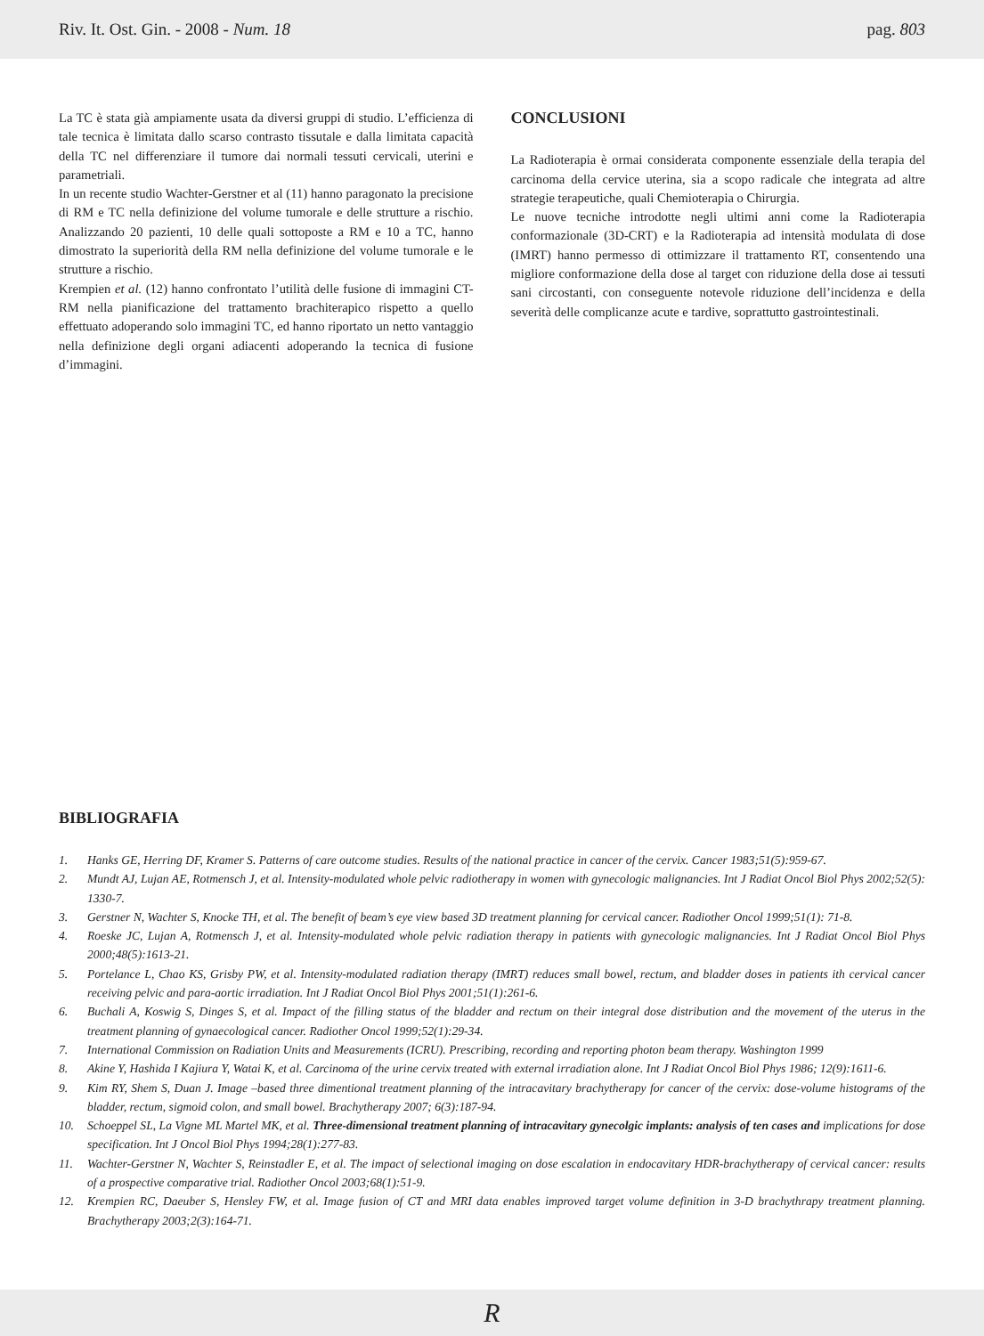Riv. It. Ost. Gin. - 2008 - Num. 18 pag. 803
La TC è stata già ampiamente usata da diversi gruppi di studio. L’efficienza di tale tecnica è limitata dallo scarso contrasto tissutale e dalla limitata capacità della TC nel differenziare il tumore dai normali tessuti cervicali, uterini e parametriali.
In un recente studio Wachter-Gerstner et al (11) hanno paragonato la precisione di RM e TC nella definizione del volume tumorale e delle strutture a rischio. Analizzando 20 pazienti, 10 delle quali sottoposte a RM e 10 a TC, hanno dimostrato la superiorità della RM nella definizione del volume tumorale e le strutture a rischio.
Krempien et al. (12) hanno confrontato l’utilità delle fusione di immagini CT-RM nella pianificazione del trattamento brachiterapico rispetto a quello effettuato adoperando solo immagini TC, ed hanno riportato un netto vantaggio nella definizione degli organi adiacenti adoperando la tecnica di fusione d’immagini.
CONCLUSIONI
La Radioterapia è ormai considerata componente essenziale della terapia del carcinoma della cervice uterina, sia a scopo radicale che integrata ad altre strategie terapeutiche, quali Chemioterapia o Chirurgia.
Le nuove tecniche introdotte negli ultimi anni come la Radioterapia conformazionale (3D-CRT) e la Radioterapia ad intensità modulata di dose (IMRT) hanno permesso di ottimizzare il trattamento RT, consentendo una migliore conformazione della dose al target con riduzione della dose ai tessuti sani circostanti, con conseguente notevole riduzione dell’incidenza e della severità delle complicanze acute e tardive, soprattutto gastrointestinali.
BIBLIOGRAFIA
1. Hanks GE, Herring DF, Kramer S. Patterns of care outcome studies. Results of the national practice in cancer of the cervix. Cancer 1983;51(5):959-67.
2. Mundt AJ, Lujan AE, Rotmensch J, et al. Intensity-modulated whole pelvic radiotherapy in women with gynecologic malignancies. Int J Radiat Oncol Biol Phys 2002;52(5): 1330-7.
3. Gerstner N, Wachter S, Knocke TH, et al. The benefit of beam’s eye view based 3D treatment planning for cervical cancer. Radiother Oncol 1999;51(1): 71-8.
4. Roeske JC, Lujan A, Rotmensch J, et al. Intensity-modulated whole pelvic radiation therapy in patients with gynecologic malignancies. Int J Radiat Oncol Biol Phys 2000;48(5):1613-21.
5. Portelance L, Chao KS, Grisby PW, et al. Intensity-modulated radiation therapy (IMRT) reduces small bowel, rectum, and bladder doses in patients ith cervical cancer receiving pelvic and para-aortic irradiation. Int J Radiat Oncol Biol Phys 2001;51(1):261-6.
6. Buchali A, Koswig S, Dinges S, et al. Impact of the filling status of the bladder and rectum on their integral dose distribution and the movement of the uterus in the treatment planning of gynaecological cancer. Radiother Oncol 1999;52(1):29-34.
7. International Commission on Radiation Units and Measurements (ICRU). Prescribing, recording and reporting photon beam therapy. Washington 1999
8. Akine Y, Hashida I Kajiura Y, Watai K, et al. Carcinoma of the urine cervix treated with external irradiation alone. Int J Radiat Oncol Biol Phys 1986; 12(9):1611-6.
9. Kim RY, Shem S, Duan J. Image –based three dimentional treatment planning of the intracavitary brachytherapy for cancer of the cervix: dose-volume histograms of the bladder, rectum, sigmoid colon, and small bowel. Brachytherapy 2007; 6(3):187-94.
10. Schoeppel SL, La Vigne ML Martel MK, et al. Three-dimensional treatment planning of intracavitary gynecolgic implants: analysis of ten cases and implications for dose specification. Int J Oncol Biol Phys 1994;28(1):277-83.
11. Wachter-Gerstner N, Wachter S, Reinstadler E, et al. The impact of selectional imaging on dose escalation in endocavitary HDR-brachytherapy of cervical cancer: results of a prospective comparative trial. Radiother Oncol 2003;68(1):51-9.
12. Krempien RC, Daeuber S, Hensley FW, et al. Image fusion of CT and MRI data enables improved target volume definition in 3-D brachythrapy treatment planning. Brachytherapy 2003;2(3):164-71.
R